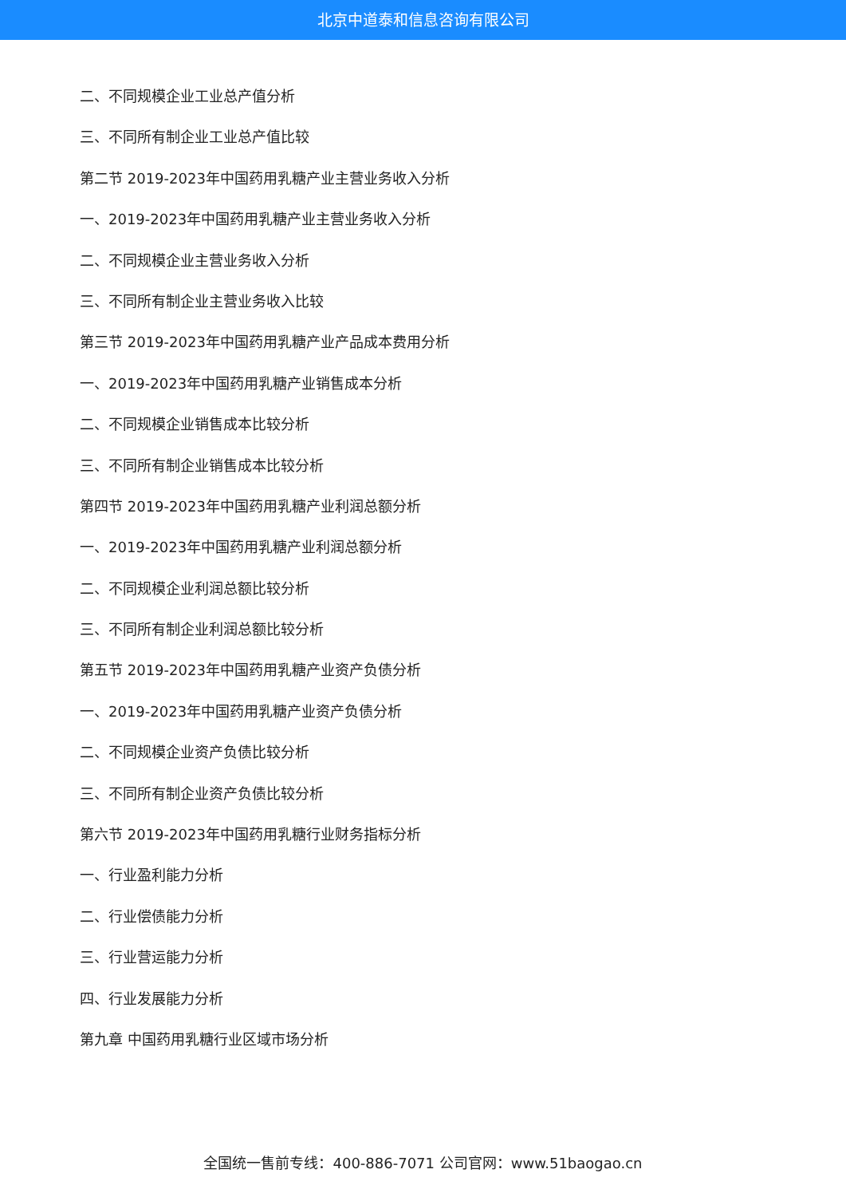北京中道泰和信息咨询有限公司
二、不同规模企业工业总产值分析
三、不同所有制企业工业总产值比较
第二节 2019-2023年中国药用乳糖产业主营业务收入分析
一、2019-2023年中国药用乳糖产业主营业务收入分析
二、不同规模企业主营业务收入分析
三、不同所有制企业主营业务收入比较
第三节 2019-2023年中国药用乳糖产业产品成本费用分析
一、2019-2023年中国药用乳糖产业销售成本分析
二、不同规模企业销售成本比较分析
三、不同所有制企业销售成本比较分析
第四节 2019-2023年中国药用乳糖产业利润总额分析
一、2019-2023年中国药用乳糖产业利润总额分析
二、不同规模企业利润总额比较分析
三、不同所有制企业利润总额比较分析
第五节 2019-2023年中国药用乳糖产业资产负债分析
一、2019-2023年中国药用乳糖产业资产负债分析
二、不同规模企业资产负债比较分析
三、不同所有制企业资产负债比较分析
第六节 2019-2023年中国药用乳糖行业财务指标分析
一、行业盈利能力分析
二、行业偿债能力分析
三、行业营运能力分析
四、行业发展能力分析
第九章 中国药用乳糖行业区域市场分析
全国统一售前专线：400-886-7071 公司官网：www.51baogao.cn